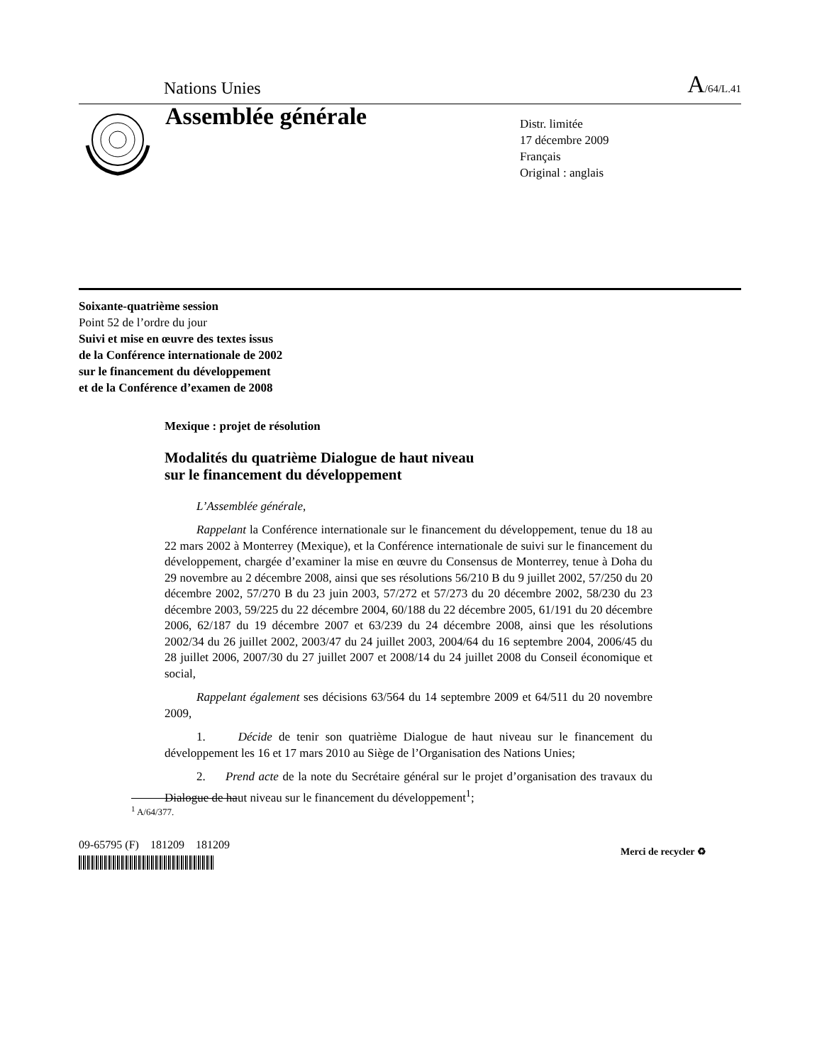Nations Unies A/64/L.41
Assemblée générale
Distr. limitée
17 décembre 2009
Français
Original : anglais
Soixante-quatrième session
Point 52 de l’ordre du jour
Suivi et mise en œuvre des textes issus
de la Conférence internationale de 2002
sur le financement du développement
et de la Conférence d’examen de 2008
Mexique : projet de résolution
Modalités du quatrième Dialogue de haut niveau
sur le financement du développement
L’Assemblée générale,
Rappelant la Conférence internationale sur le financement du développement, tenue du 18 au 22 mars 2002 à Monterrey (Mexique), et la Conférence internationale de suivi sur le financement du développement, chargée d’examiner la mise en œuvre du Consensus de Monterrey, tenue à Doha du 29 novembre au 2 décembre 2008, ainsi que ses résolutions 56/210 B du 9 juillet 2002, 57/250 du 20 décembre 2002, 57/270 B du 23 juin 2003, 57/272 et 57/273 du 20 décembre 2002, 58/230 du 23 décembre 2003, 59/225 du 22 décembre 2004, 60/188 du 22 décembre 2005, 61/191 du 20 décembre 2006, 62/187 du 19 décembre 2007 et 63/239 du 24 décembre 2008, ainsi que les résolutions 2002/34 du 26 juillet 2002, 2003/47 du 24 juillet 2003, 2004/64 du 16 septembre 2004, 2006/45 du 28 juillet 2006, 2007/30 du 27 juillet 2007 et 2008/14 du 24 juillet 2008 du Conseil économique et social,
Rappelant également ses décisions 63/564 du 14 septembre 2009 et 64/511 du 20 novembre 2009,
1. Décide de tenir son quatrième Dialogue de haut niveau sur le financement du développement les 16 et 17 mars 2010 au Siège de l’Organisation des Nations Unies;
2. Prend acte de la note du Secrétaire général sur le projet d’organisation des travaux du Dialogue de haut niveau sur le financement du développement<sup>1</sup>;
<sup>1</sup> A/64/377.
09-65795 (F) 181209 181209
Merci de recycler ♻